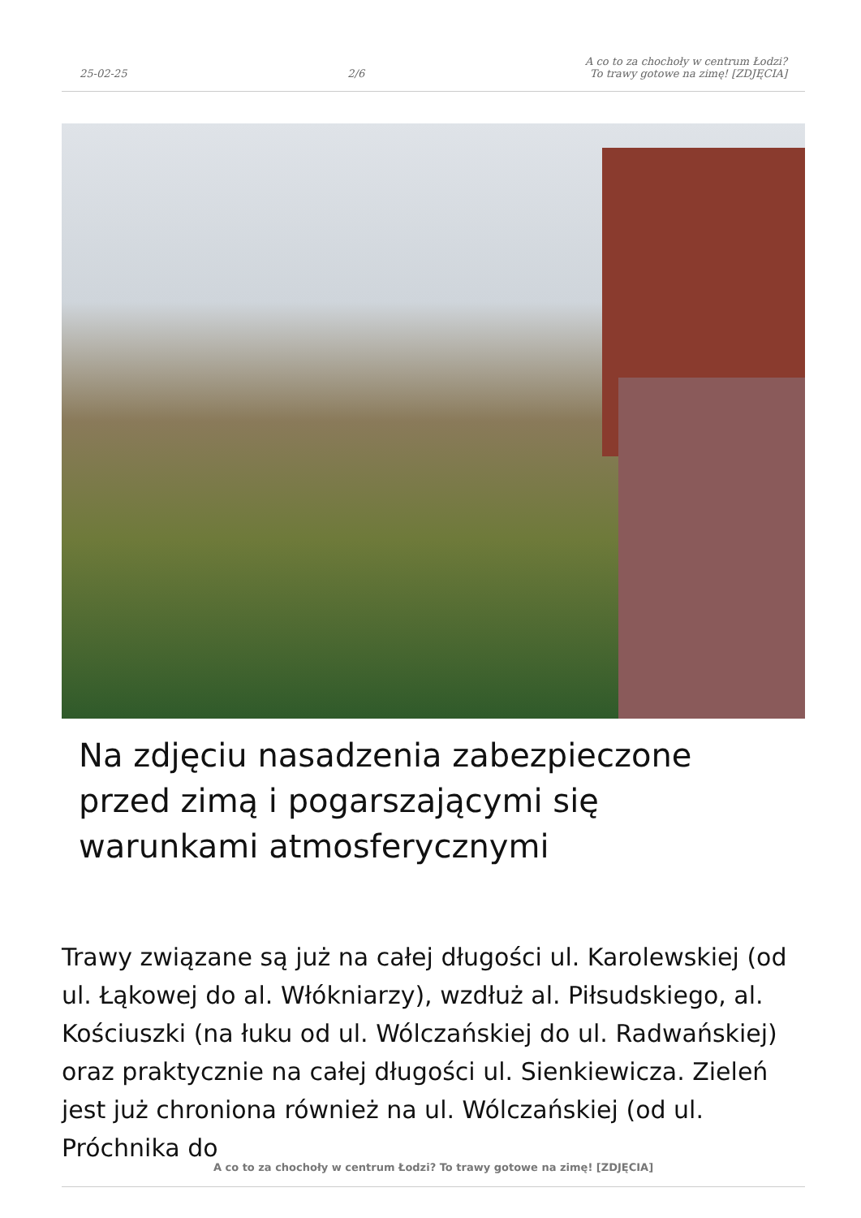25-02-25
2/6
A co to za chochoły w centrum Łodzi?
To trawy gotowe na zimę! [ZDJĘCIA]
Na zdjęciu nasadzenia zabezpieczone przed zimą i pogarszającymi się warunkami atmosferycznymi
Trawy związane są już na całej długości ul. Karolewskiej (od ul. Łąkowej do al. Włókniarzy), wzdłuż al. Piłsudskiego, al. Kościuszki (na łuku od ul. Wólczańskiej do ul. Radwańskiej) oraz praktycznie na całej długości ul. Sienkiewicza. Zieleń jest już chroniona również na ul. Wólczańskiej (od ul. Próchnika do
A co to za chochoły w centrum Łodzi? To trawy gotowe na zimę! [ZDJĘCIA]